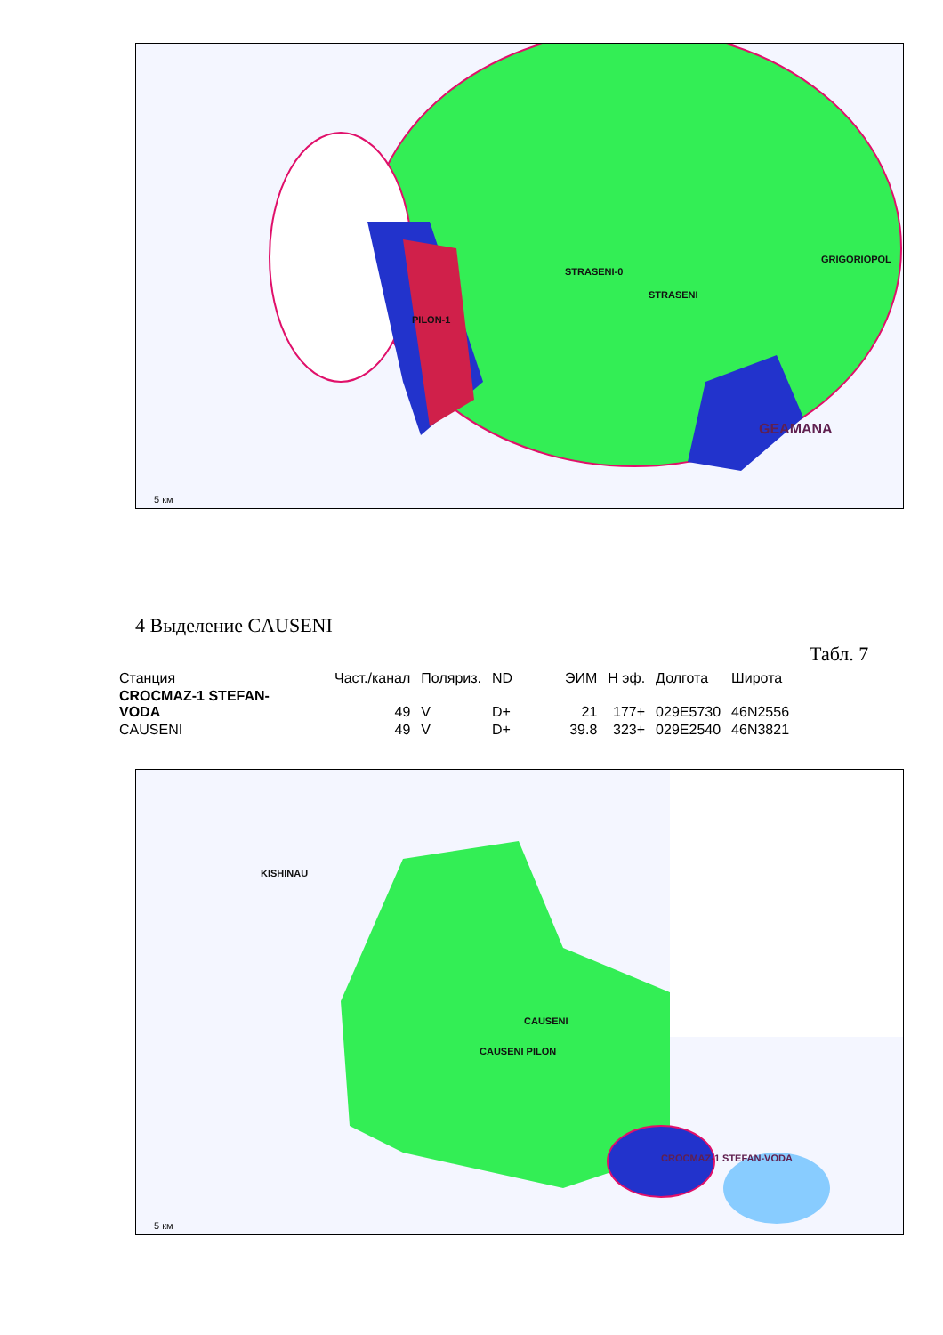STRASENI-0
STRASENI
PILON-1
GRIGORIOPOL
GEAMANA
5 км
4 Выделение CAUSENI
Табл. 7
| Станция | Част./канал | Поляриз. | ND | ЭИМ | Н эф. | Долгота | Широта |
| --- | --- | --- | --- | --- | --- | --- | --- |
| CROCMAZ-1 STEFAN- VODA | 49 | V | D+ | 21 | 177+ | 029E5730 | 46N2556 |
| CAUSENI | 49 | V | D+ | 39.8 | 323+ | 029E2540 | 46N3821 |
KISHINAU
CAUSENI
CAUSENI PILON
CROCMAZ-1 STEFAN-VODA
5 км